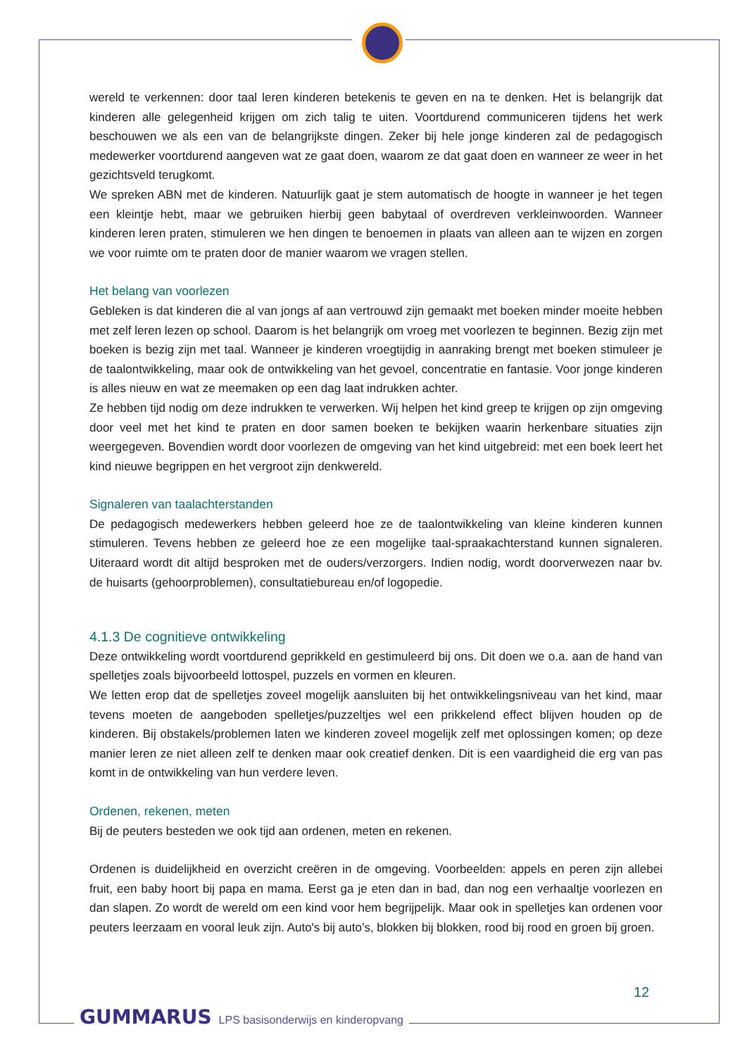wereld te verkennen: door taal leren kinderen betekenis te geven en na te denken. Het is belangrijk dat kinderen alle gelegenheid krijgen om zich talig te uiten. Voortdurend communiceren tijdens het werk beschouwen we als een van de belangrijkste dingen. Zeker bij hele jonge kinderen zal de pedagogisch medewerker voortdurend aangeven wat ze gaat doen, waarom ze dat gaat doen en wanneer ze weer in het gezichtsveld terugkomt.
We spreken ABN met de kinderen. Natuurlijk gaat je stem automatisch de hoogte in wanneer je het tegen een kleintje hebt, maar we gebruiken hierbij geen babytaal of overdreven verkleinwoorden. Wanneer kinderen leren praten, stimuleren we hen dingen te benoemen in plaats van alleen aan te wijzen en zorgen we voor ruimte om te praten door de manier waarom we vragen stellen.
Het belang van voorlezen
Gebleken is dat kinderen die al van jongs af aan vertrouwd zijn gemaakt met boeken minder moeite hebben met zelf leren lezen op school. Daarom is het belangrijk om vroeg met voorlezen te beginnen. Bezig zijn met boeken is bezig zijn met taal. Wanneer je kinderen vroegtijdig in aanraking brengt met boeken stimuleer je de taalontwikkeling, maar ook de ontwikkeling van het gevoel, concentratie en fantasie. Voor jonge kinderen is alles nieuw en wat ze meemaken op een dag laat indrukken achter.
Ze hebben tijd nodig om deze indrukken te verwerken. Wij helpen het kind greep te krijgen op zijn omgeving door veel met het kind te praten en door samen boeken te bekijken waarin herkenbare situaties zijn weergegeven. Bovendien wordt door voorlezen de omgeving van het kind uitgebreid: met een boek leert het kind nieuwe begrippen en het vergroot zijn denkwereld.
Signaleren van taalachterstanden
De pedagogisch medewerkers hebben geleerd hoe ze de taalontwikkeling van kleine kinderen kunnen stimuleren. Tevens hebben ze geleerd hoe ze een mogelijke taal-spraakachterstand kunnen signaleren. Uiteraard wordt dit altijd besproken met de ouders/verzorgers. Indien nodig, wordt doorverwezen naar bv. de huisarts (gehoorproblemen), consultatiebureau en/of logopedie.
4.1.3 De cognitieve ontwikkeling
Deze ontwikkeling wordt voortdurend geprikkeld en gestimuleerd bij ons. Dit doen we o.a. aan de hand van spelletjes zoals bijvoorbeeld lottospel, puzzels en vormen en kleuren.
We letten erop dat de spelletjes zoveel mogelijk aansluiten bij het ontwikkelingsniveau van het kind, maar tevens moeten de aangeboden spelletjes/puzzeltjes wel een prikkelend effect blijven houden op de kinderen. Bij obstakels/problemen laten we kinderen zoveel mogelijk zelf met oplossingen komen; op deze manier leren ze niet alleen zelf te denken maar ook creatief denken. Dit is een vaardigheid die erg van pas komt in de ontwikkeling van hun verdere leven.
Ordenen, rekenen, meten
Bij de peuters besteden we ook tijd aan ordenen, meten en rekenen.
Ordenen is duidelijkheid en overzicht creëren in de omgeving. Voorbeelden: appels en peren zijn allebei fruit, een baby hoort bij papa en mama. Eerst ga je eten dan in bad, dan nog een verhaaltje voorlezen en dan slapen. Zo wordt de wereld om een kind voor hem begrijpelijk. Maar ook in spelletjes kan ordenen voor peuters leerzaam en vooral leuk zijn. Auto's bij auto’s, blokken bij blokken, rood bij rood en groen bij groen.
12
GUMMARUS LPS basisonderwijs en kinderopvang